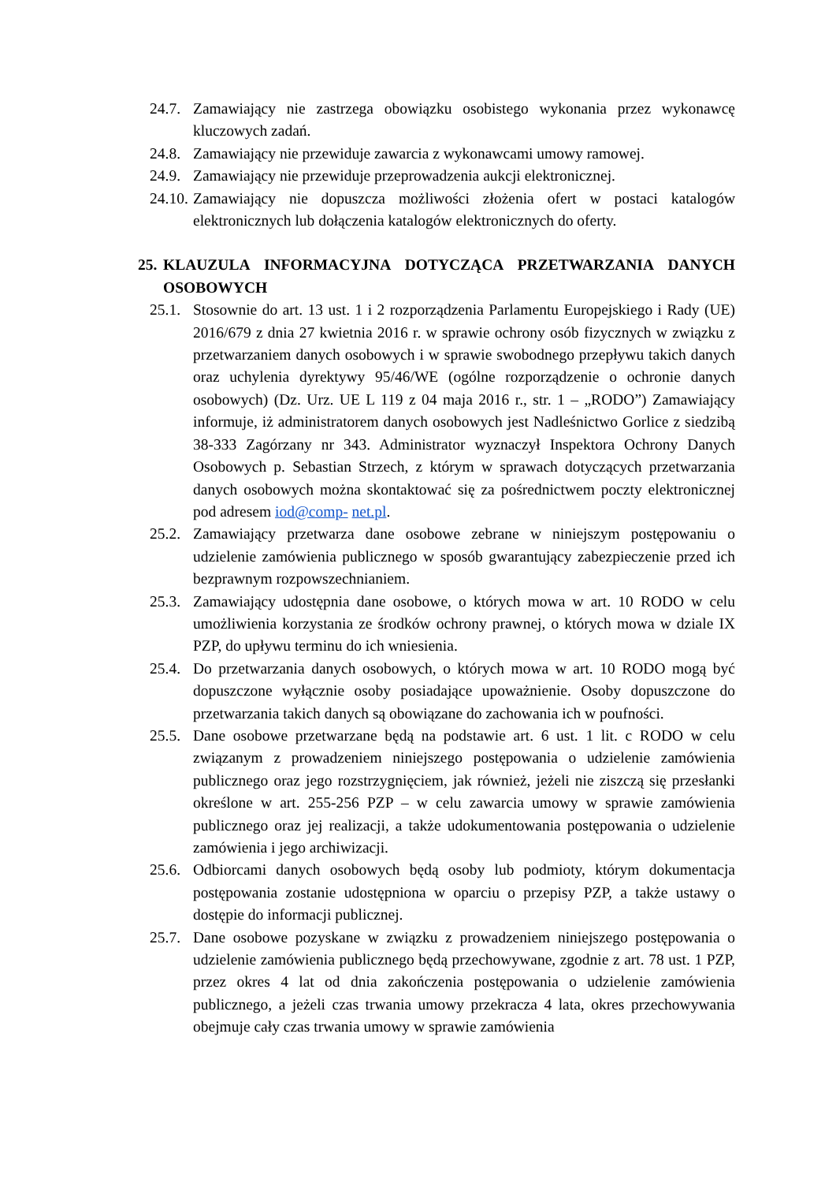24.7. Zamawiający nie zastrzega obowiązku osobistego wykonania przez wykonawcę kluczowych zadań.
24.8. Zamawiający nie przewiduje zawarcia z wykonawcami umowy ramowej.
24.9. Zamawiający nie przewiduje przeprowadzenia aukcji elektronicznej.
24.10. Zamawiający nie dopuszcza możliwości złożenia ofert w postaci katalogów elektronicznych lub dołączenia katalogów elektronicznych do oferty.
25. KLAUZULA INFORMACYJNA DOTYCZĄCA PRZETWARZANIA DANYCH OSOBOWYCH
25.1. Stosownie do art. 13 ust. 1 i 2 rozporządzenia Parlamentu Europejskiego i Rady (UE) 2016/679 z dnia 27 kwietnia 2016 r. w sprawie ochrony osób fizycznych w związku z przetwarzaniem danych osobowych i w sprawie swobodnego przepływu takich danych oraz uchylenia dyrektywy 95/46/WE (ogólne rozporządzenie o ochronie danych osobowych) (Dz. Urz. UE L 119 z 04 maja 2016 r., str. 1 – „RODO”) Zamawiający informuje, iż administratorem danych osobowych jest Nadleśnictwo Gorlice z siedzibą 38-333 Zagórzany nr 343. Administrator wyznaczył Inspektora Ochrony Danych Osobowych p. Sebastian Strzech, z którym w sprawach dotyczących przetwarzania danych osobowych można skontaktować się za pośrednictwem poczty elektronicznej pod adresem iod@comp- net.pl.
25.2. Zamawiający przetwarza dane osobowe zebrane w niniejszym postępowaniu o udzielenie zamówienia publicznego w sposób gwarantujący zabezpieczenie przed ich bezprawnym rozpowszechnianiem.
25.3. Zamawiający udostępnia dane osobowe, o których mowa w art. 10 RODO w celu umożliwienia korzystania ze środków ochrony prawnej, o których mowa w dziale IX PZP, do upływu terminu do ich wniesienia.
25.4. Do przetwarzania danych osobowych, o których mowa w art. 10 RODO mogą być dopuszczone wyłącznie osoby posiadające upoważnienie. Osoby dopuszczone do przetwarzania takich danych są obowiązane do zachowania ich w poufności.
25.5. Dane osobowe przetwarzane będą na podstawie art. 6 ust. 1 lit. c RODO w celu związanym z prowadzeniem niniejszego postępowania o udzielenie zamówienia publicznego oraz jego rozstrzygnięciem, jak również, jeżeli nie ziszczą się przesłanki określone w art. 255-256 PZP – w celu zawarcia umowy w sprawie zamówienia publicznego oraz jej realizacji, a także udokumentowania postępowania o udzielenie zamówienia i jego archiwizacji.
25.6. Odbiorcami danych osobowych będą osoby lub podmioty, którym dokumentacja postępowania zostanie udostępniona w oparciu o przepisy PZP, a także ustawy o dostępie do informacji publicznej.
25.7. Dane osobowe pozyskane w związku z prowadzeniem niniejszego postępowania o udzielenie zamówienia publicznego będą przechowywane, zgodnie z art. 78 ust. 1 PZP, przez okres 4 lat od dnia zakończenia postępowania o udzielenie zamówienia publicznego, a jeżeli czas trwania umowy przekracza 4 lata, okres przechowywania obejmuje cały czas trwania umowy w sprawie zamówienia